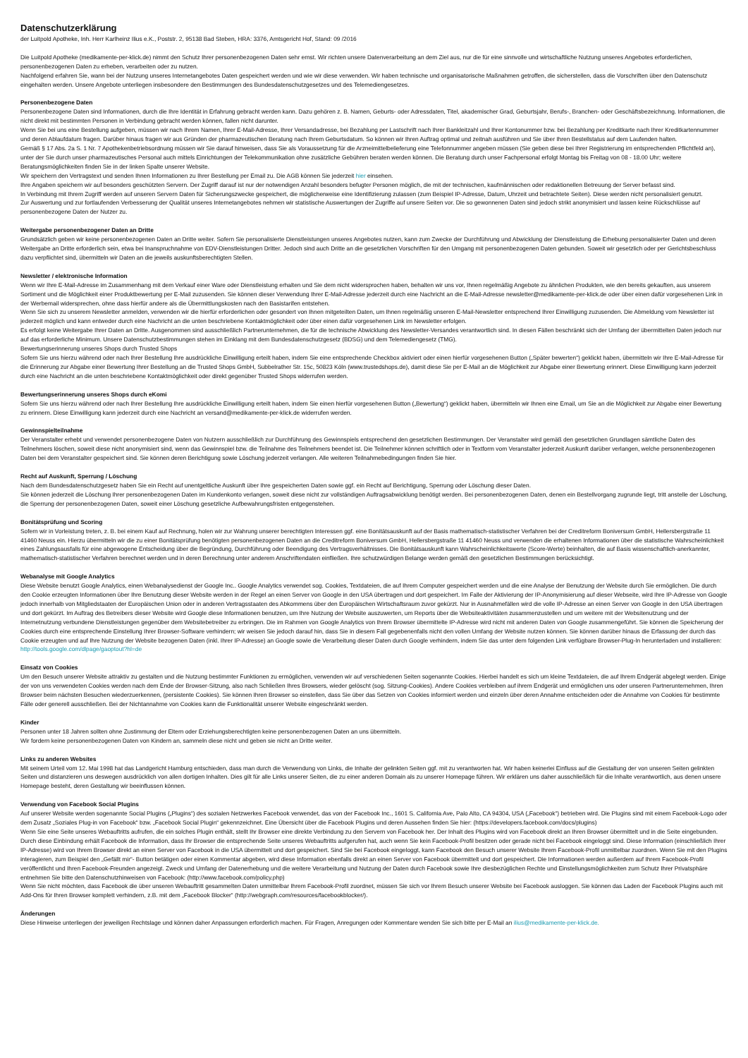Datenschutzerklärung
der Luitpold Apotheke, Inh. Herr Karlheinz Ilius e.K., Poststr. 2, 95138 Bad Steben, HRA: 3376, Amtsgericht Hof, Stand: 09 /2016
Die Luitpold Apotheke (medikamente-per-klick.de) nimmt den Schutz Ihrer personenbezogenen Daten sehr ernst. Wir richten unsere Datenverarbeitung an dem Ziel aus, nur die für eine sinnvolle und wirtschaftliche Nutzung unseres Angebotes erforderlichen, personenbezogenen Daten zu erheben, verarbeiten oder zu nutzen.
Nachfolgend erfahren Sie, wann bei der Nutzung unseres Internetangebotes Daten gespeichert werden und wie wir diese verwenden. Wir haben technische und organisatorische Maßnahmen getroffen, die sicherstellen, dass die Vorschriften über den Datenschutz eingehalten werden. Unsere Angebote unterliegen insbesondere den Bestimmungen des Bundesdatenschutzgesetzes und des Telemediengesetzes.
Personenbezogene Daten
Personenbezogene Daten sind Informationen, durch die Ihre Identität in Erfahrung gebracht werden kann. Dazu gehören z. B. Namen, Geburts- oder Adressdaten, Titel, akademischer Grad, Geburtsjahr, Berufs-, Branchen- oder Geschäftsbezeichnung. Informationen, die nicht direkt mit bestimmten Personen in Verbindung gebracht werden können, fallen nicht darunter.
Wenn Sie bei uns eine Bestellung aufgeben, müssen wir nach Ihrem Namen, Ihrer E-Mail-Adresse, Ihrer Versandadresse, bei Bezahlung per Lastschrift nach Ihrer Bankleitzahl und Ihrer Kontonummer bzw. bei Bezahlung per Kreditkarte nach Ihrer Kreditkartennummer und deren Ablaufdatum fragen. Darüber hinaus fragen wir aus Gründen der pharmazeutischen Beratung nach Ihrem Geburtsdatum. So können wir Ihren Auftrag optimal und zeitnah ausführen und Sie über Ihren Bestellstatus auf dem Laufenden halten.
Gemäß § 17 Abs. 2a S. 1 Nr. 7 Apothekenbetriebsordnung müssen wir Sie darauf hinweisen, dass Sie als Voraussetzung für die Arzneimittelbelieferung eine Telefonnummer angeben müssen (Sie geben diese bei Ihrer Registrierung im entsprechenden Pflichtfeld an), unter der Sie durch unser pharmazeutisches Personal auch mittels Einrichtungen der Telekommunikation ohne zusätzliche Gebühren beraten werden können. Die Beratung durch unser Fachpersonal erfolgt Montag bis Freitag von 08 - 18.00 Uhr; weitere Beratungsmöglichkeiten finden Sie in der linken Spalte unserer Website.
Wir speichern den Vertragstext und senden Ihnen Informationen zu Ihrer Bestellung per Email zu. Die AGB können Sie jederzeit hier einsehen.
Ihre Angaben speichern wir auf besonders geschützten Servern. Der Zugriff darauf ist nur der notwendigen Anzahl besonders befugter Personen möglich, die mit der technischen, kaufmännischen oder redaktionellen Betreuung der Server befasst sind.
In Verbindung mit Ihrem Zugriff werden auf unseren Servern Daten für Sicherungszwecke gespeichert, die möglicherweise eine Identifizierung zulassen (zum Beispiel IP-Adresse, Datum, Uhrzeit und betrachtete Seiten). Diese werden nicht personalisiert genutzt.
Zur Auswertung und zur fortlaufenden Verbesserung der Qualität unseres Internetangebotes nehmen wir statistische Auswertungen der Zugriffe auf unsere Seiten vor. Die so gewonnenen Daten sind jedoch strikt anonymisiert und lassen keine Rückschlüsse auf personenbezogene Daten der Nutzer zu.
Weitergabe personenbezogener Daten an Dritte
Grundsätzlich geben wir keine personenbezogenen Daten an Dritte weiter. Sofern Sie personalisierte Dienstleistungen unseres Angebotes nutzen, kann zum Zwecke der Durchführung und Abwicklung der Dienstleistung die Erhebung personalisierter Daten und deren Weitergabe an Dritte erforderlich sein, etwa bei Inanspruchnahme von EDV-Dienstleistungen Dritter. Jedoch sind auch Dritte an die gesetzlichen Vorschriften für den Umgang mit personenbezogenen Daten gebunden. Soweit wir gesetzlich oder per Gerichtsbeschluss dazu verpflichtet sind, übermitteln wir Daten an die jeweils auskunftsberechtigten Stellen.
Newsletter / elektronische Information
Wenn wir Ihre E-Mail-Adresse im Zusammenhang mit dem Verkauf einer Ware oder Dienstleistung erhalten und Sie dem nicht widersprochen haben, behalten wir uns vor, Ihnen regelmäßig Angebote zu ähnlichen Produkten, wie den bereits gekauften, aus unserem Sortiment und die Möglichkeit einer Produktbewertung per E-Mail zuzusenden. Sie können dieser Verwendung Ihrer E-Mail-Adresse jederzeit durch eine Nachricht an die E-Mail-Adresse newsletter@medikamente-per-klick.de oder über einen dafür vorgesehenen Link in der Werbemail widersprechen, ohne dass hierfür andere als die Übermittlungskosten nach den Basistarifen entstehen.
Wenn Sie sich zu unserem Newsletter anmelden, verwenden wir die hierfür erforderlichen oder gesondert von Ihnen mitgeteilten Daten, um Ihnen regelmäßig unseren E-Mail-Newsletter entsprechend Ihrer Einwilligung zuzusenden. Die Abmeldung vom Newsletter ist jederzeit möglich und kann entweder durch eine Nachricht an die unten beschriebene Kontaktmöglichkeit oder über einen dafür vorgesehenen Link im Newsletter erfolgen.
Es erfolgt keine Weitergabe Ihrer Daten an Dritte. Ausgenommen sind ausschließlich Partnerunternehmen, die für die technische Abwicklung des Newsletter-Versandes verantwortlich sind. In diesen Fällen beschränkt sich der Umfang der übermittelten Daten jedoch nur auf das erforderliche Minimum. Unsere Datenschutzbestimmungen stehen im Einklang mit dem Bundesdatenschutzgesetz (BDSG) und dem Telemediengesetz (TMG).
Bewertungserinnerung unseres Shops durch Trusted Shops
Sofern Sie uns hierzu während oder nach Ihrer Bestellung Ihre ausdrückliche Einwilligung erteilt haben, indem Sie eine entsprechende Checkbox aktiviert oder einen hierfür vorgesehenen Button („Später bewerten“) geklickt haben, übermitteln wir Ihre E-Mail-Adresse für die Erinnerung zur Abgabe einer Bewertung Ihrer Bestellung an die Trusted Shops GmbH, Subbelrather Str. 15c, 50823 Köln (www.trustedshops.de), damit diese Sie per E-Mail an die Möglichkeit zur Abgabe einer Bewertung erinnert. Diese Einwilligung kann jederzeit durch eine Nachricht an die unten beschriebene Kontaktmöglichkeit oder direkt gegenüber Trusted Shops widerrufen werden.
Bewertungserinnerung unseres Shops durch eKomi
Sofern Sie uns hierzu während oder nach Ihrer Bestellung Ihre ausdrückliche Einwilligung erteilt haben, indem Sie einen hierfür vorgesehenen Button („Bewertung“) geklickt haben, übermitteln wir Ihnen eine Email, um Sie an die Möglichkeit zur Abgabe einer Bewertung zu erinnern. Diese Einwilligung kann jederzeit durch eine Nachricht an versand@medikamente-per-klick.de widerrufen werden.
Gewinnspielteilnahme
Der Veranstalter erhebt und verwendet personenbezogene Daten von Nutzern ausschließlich zur Durchführung des Gewinnspiels entsprechend den gesetzlichen Bestimmungen. Der Veranstalter wird gemäß den gesetzlichen Grundlagen sämtliche Daten des Teilnehmers löschen, soweit diese nicht anonymisiert sind, wenn das Gewinnspiel bzw. die Teilnahme des Teilnehmers beendet ist. Die Teilnehmer können schriftlich oder in Textform vom Veranstalter jederzeit Auskunft darüber verlangen, welche personenbezogenen Daten bei dem Veranstalter gespeichert sind. Sie können deren Berichtigung sowie Löschung jederzeit verlangen. Alle weiteren Teilnahmebedingungen finden Sie hier.
Recht auf Auskunft, Sperrung / Löschung
Nach dem Bundesdatenschutzgesetz haben Sie ein Recht auf unentgeltliche Auskunft über Ihre gespeicherten Daten sowie ggf. ein Recht auf Berichtigung, Sperrung oder Löschung dieser Daten.
Sie können jederzeit die Löschung Ihrer personenbezogenen Daten im Kundenkonto verlangen, soweit diese nicht zur vollständigen Auftragsabwicklung benötigt werden. Bei personenbezogenen Daten, denen ein Bestellvorgang zugrunde liegt, tritt anstelle der Löschung, die Sperrung der personenbezogenen Daten, soweit einer Löschung gesetzliche Aufbewahrungsfristen entgegenstehen.
Bonitätsprüfung und Scoring
Sofern wir in Vorleistung treten, z. B. bei einem Kauf auf Rechnung, holen wir zur Wahrung unserer berechtigten Interessen ggf. eine Bonitätsauskunft auf der Basis mathematisch-statistischer Verfahren bei der Creditreform Boniversum GmbH, Hellersbergstraße 11 41460 Neuss ein. Hierzu übermitteln wir die zu einer Bonitätsprüfung benötigten personenbezogenen Daten an die Creditreform Boniversum GmbH, Hellersbergstraße 11 41460 Neuss und verwenden die erhaltenen Informationen über die statistische Wahrscheinlichkeit eines Zahlungsausfalls für eine abgewogene Entscheidung über die Begründung, Durchführung oder Beendigung des Vertragsverhältnisses. Die Bonitätsauskunft kann Wahrscheinlichkeitswerte (Score-Werte) beinhalten, die auf Basis wissenschaftlich-anerkannter, mathematisch-statistischer Verfahren berechnet werden und in deren Berechnung unter anderem Anschriftendaten einfließen. Ihre schutzwürdigen Belange werden gemäß den gesetzlichen Bestimmungen berücksichtigt.
Webanalyse mit Google Analytics
Diese Website benutzt Google Analytics, einen Webanalysedienst der Google Inc.. Google Analytics verwendet sog. Cookies, Textdateien, die auf Ihrem Computer gespeichert werden und die eine Analyse der Benutzung der Website durch Sie ermöglichen. Die durch den Cookie erzeugten Informationen über Ihre Benutzung dieser Website werden in der Regel an einen Server von Google in den USA übertragen und dort gespeichert. Im Falle der Aktivierung der IP-Anonymisierung auf dieser Webseite, wird Ihre IP-Adresse von Google jedoch innerhalb von Mitgliedstaaten der Europäischen Union oder in anderen Vertragsstaaten des Abkommens über den Europäischen Wirtschaftsraum zuvor gekürzt. Nur in Ausnahmefällen wird die volle IP-Adresse an einen Server von Google in den USA übertragen und dort gekürzt. Im Auftrag des Betreibers dieser Website wird Google diese Informationen benutzen, um Ihre Nutzung der Website auszuwerten, um Reports über die Websiteaktivitäten zusammenzustellen und um weitere mit der Websitenutzung und der Internetnutzung verbundene Dienstleistungen gegenüber dem Websitebetreiber zu erbringen. Die im Rahmen von Google Analytics von Ihrem Browser übermittelte IP-Adresse wird nicht mit anderen Daten von Google zusammengeführt. Sie können die Speicherung der Cookies durch eine entsprechende Einstellung Ihrer Browser-Software verhindern; wir weisen Sie jedoch darauf hin, dass Sie in diesem Fall gegebenenfalls nicht den vollen Umfang der Website nutzen können. Sie können darüber hinaus die Erfassung der durch das Cookie erzeugten und auf Ihre Nutzung der Website bezogenen Daten (inkl. Ihrer IP-Adresse) an Google sowie die Verarbeitung dieser Daten durch Google verhindern, indem Sie das unter dem folgenden Link verfügbare Browser-Plug-In herunterladen und installieren: http://tools.google.com/dlpage/gaoptout?hl=de
Einsatz von Cookies
Um den Besuch unserer Website attraktiv zu gestalten und die Nutzung bestimmter Funktionen zu ermöglichen, verwenden wir auf verschiedenen Seiten sogenannte Cookies. Hierbei handelt es sich um kleine Textdateien, die auf Ihrem Endgerät abgelegt werden. Einige der von uns verwendeten Cookies werden nach dem Ende der Browser-Sitzung, also nach Schließen Ihres Browsers, wieder gelöscht (sog. Sitzung-Cookies). Andere Cookies verbleiben auf ihrem Endgerät und ermöglichen uns oder unseren Partnerunternehmen, Ihren Browser beim nächsten Besuchen wiederzuerkennen, (persistente Cookies). Sie können Ihren Browser so einstellen, dass Sie über das Setzen von Cookies informiert werden und einzeln über deren Annahme entscheiden oder die Annahme von Cookies für bestimmte Fälle oder generell ausschließen. Bei der Nichtannahme von Cookies kann die Funktionalität unserer Website eingeschränkt werden.
Kinder
Personen unter 18 Jahren sollten ohne Zustimmung der Eltern oder Erziehungsberechtigten keine personenbezogenen Daten an uns übermitteln.
Wir fordern keine personenbezogenen Daten von Kindern an, sammeln diese nicht und geben sie nicht an Dritte weiter.
Links zu anderen Websites
Mit seinem Urteil vom 12. Mai 1998 hat das Landgericht Hamburg entschieden, dass man durch die Verwendung von Links, die Inhalte der gelinkten Seiten ggf. mit zu verantworten hat. Wir haben keinerlei Einfluss auf die Gestaltung der von unseren Seiten gelinkten Seiten und distanzieren uns deswegen ausdrücklich von allen dortigen Inhalten. Dies gilt für alle Links unserer Seiten, die zu einer anderen Domain als zu unserer Homepage führen. Wir erklären uns daher ausschließlich für die Inhalte verantwortlich, aus denen unsere Homepage besteht, deren Gestaltung wir beeinflussen können.
Verwendung von Facebook Social Plugins
Auf unserer Website werden sogenannte Social Plugins („Plugins“) des sozialen Netzwerkes Facebook verwendet, das von der Facebook Inc., 1601 S. California Ave, Palo Alto, CA 94304, USA („Facebook“) betrieben wird. Die Plugins sind mit einem Facebook-Logo oder dem Zusatz „Soziales Plug-in von Facebook“ bzw. „Facebook Social Plugin“ gekennzeichnet. Eine Übersicht über die Facebook Plugins und deren Aussehen finden Sie hier: (https://developers.facebook.com/docs/plugins)
Wenn Sie eine Seite unseres Webauftritts aufrufen, die ein solches Plugin enthält, stellt Ihr Browser eine direkte Verbindung zu den Servern von Facebook her. Der Inhalt des Plugins wird von Facebook direkt an Ihren Browser übermittelt und in die Seite eingebunden. Durch diese Einbindung erhält Facebook die Information, dass Ihr Browser die entsprechende Seite unseres Webauftritts aufgerufen hat, auch wenn Sie kein Facebook-Profil besitzen oder gerade nicht bei Facebook eingeloggt sind. Diese Information (einschließlich Ihrer IP-Adresse) wird von Ihrem Browser direkt an einen Server von Facebook in die USA übermittelt und dort gespeichert. Sind Sie bei Facebook eingeloggt, kann Facebook den Besuch unserer Website Ihrem Facebook-Profil unmittelbar zuordnen. Wenn Sie mit den Plugins interagieren, zum Beispiel den „Gefällt mir“- Button betätigen oder einen Kommentar abgeben, wird diese Information ebenfalls direkt an einen Server von Facebook übermittelt und dort gespeichert. Die Informationen werden außerdem auf Ihrem Facebook-Profil veröffentlicht und Ihren Facebook-Freunden angezeigt. Zweck und Umfang der Datenerhebung und die weitere Verarbeitung und Nutzung der Daten durch Facebook sowie Ihre diesbezüglichen Rechte und Einstellungsmöglichkeiten zum Schutz Ihrer Privatsphäre entnehmen Sie bitte den Datenschutzhinweisen von Facebook: (http://www.facebook.com/policy.php)
Wenn Sie nicht möchten, dass Facebook die über unseren Webauftritt gesammelten Daten unmittelbar Ihrem Facebook-Profil zuordnet, müssen Sie sich vor Ihrem Besuch unserer Website bei Facebook ausloggen. Sie können das Laden der Facebook Plugins auch mit Add-Ons für Ihren Browser komplett verhindern, z.B. mit dem „Facebook Blocker“ (http://webgraph.com/resources/facebookblocker/).
Änderungen
Diese Hinweise unterliegen der jeweiligen Rechtslage und können daher Anpassungen erforderlich machen. Für Fragen, Anregungen oder Kommentare wenden Sie sich bitte per E-Mail an ilius@medikamente-per-klick.de.